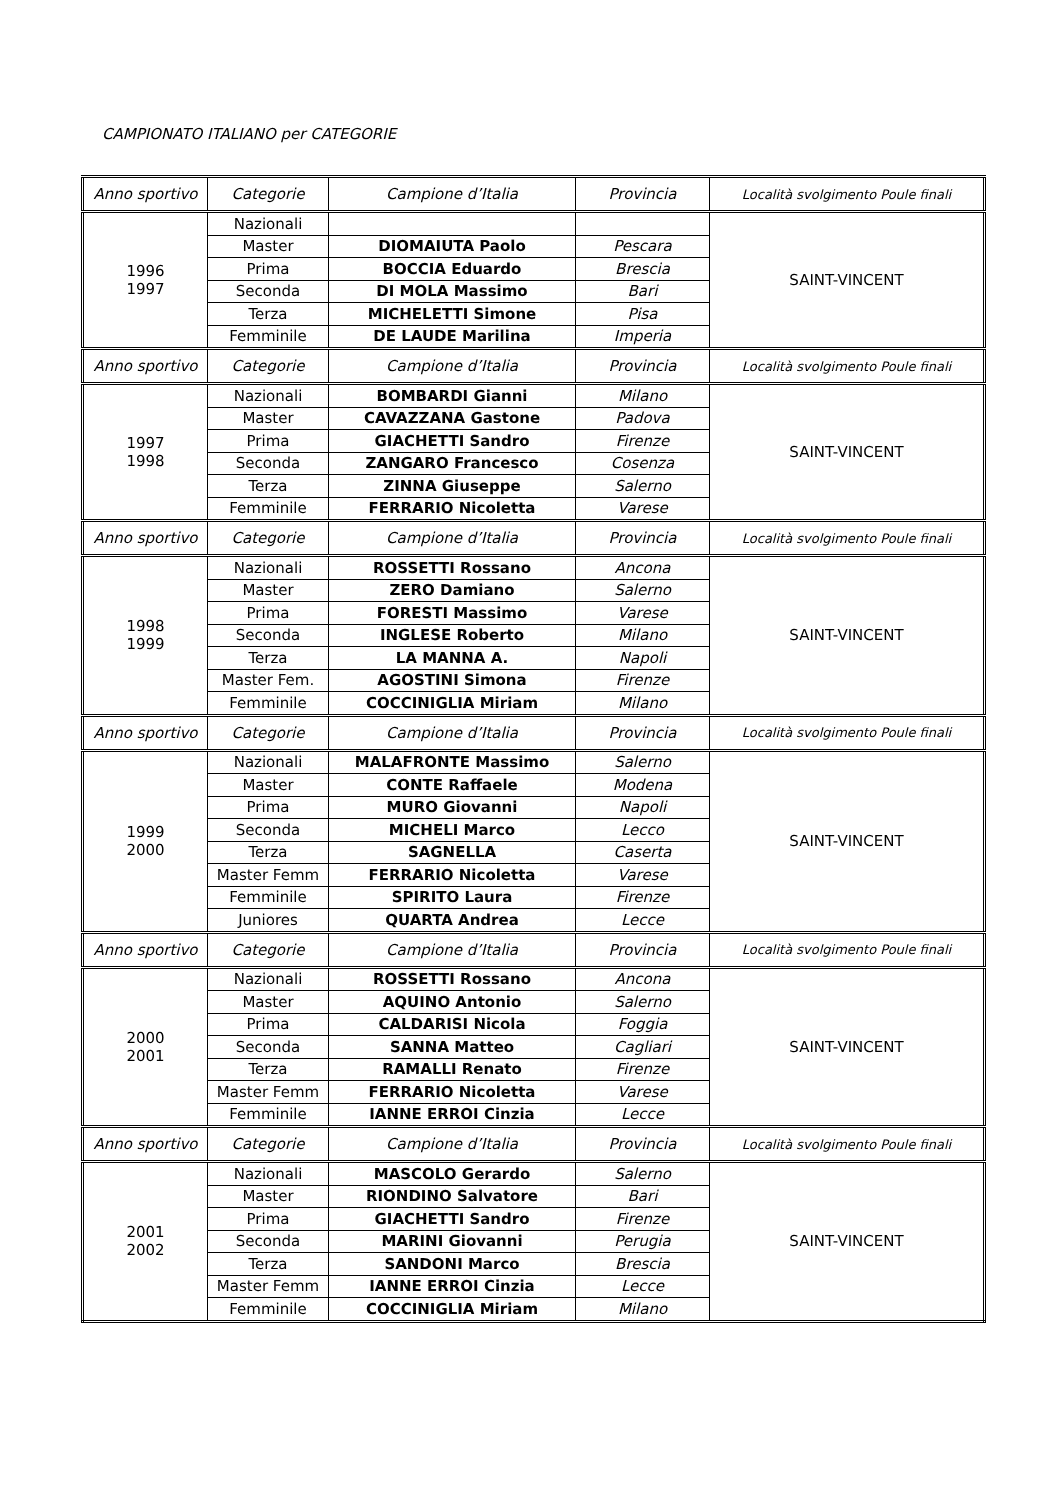CAMPIONATO ITALIANO per CATEGORIE
| Anno sportivo | Categorie | Campione d’Italia | Provincia | Località svolgimento Poule finali |
| --- | --- | --- | --- | --- |
| 1996 1997 | Nazionali | | | SAINT-VINCENT |
| | Master | DIOMAIUTA Paolo | Pescara | |
| | Prima | BOCCIA Eduardo | Brescia | |
| | Seconda | DI MOLA Massimo | Bari | |
| | Terza | MICHELETTI Simone | Pisa | |
| | Femminile | DE LAUDE Marilina | Imperia | |
| Anno sportivo | Categorie | Campione d’Italia | Provincia | Località svolgimento Poule finali |
| 1997 1998 | Nazionali | BOMBARDI Gianni | Milano | SAINT-VINCENT |
| | Master | CAVAZZANA Gastone | Padova | |
| | Prima | GIACHETTI Sandro | Firenze | |
| | Seconda | ZANGARO Francesco | Cosenza | |
| | Terza | ZINNA Giuseppe | Salerno | |
| | Femminile | FERRARIO Nicoletta | Varese | |
| Anno sportivo | Categorie | Campione d’Italia | Provincia | Località svolgimento Poule finali |
| 1998 1999 | Nazionali | ROSSETTI Rossano | Ancona | SAINT-VINCENT |
| | Master | ZERO Damiano | Salerno | |
| | Prima | FORESTI Massimo | Varese | |
| | Seconda | INGLESE Roberto | Milano | |
| | Terza | LA MANNA A. | Napoli | |
| | Master Fem. | AGOSTINI Simona | Firenze | |
| | Femminile | COCCINIGLIA Miriam | Milano | |
| Anno sportivo | Categorie | Campione d’Italia | Provincia | Località svolgimento Poule finali |
| 1999 2000 | Nazionali | MALAFRONTE Massimo | Salerno | SAINT-VINCENT |
| | Master | CONTE Raffaele | Modena | |
| | Prima | MURO Giovanni | Napoli | |
| | Seconda | MICHELI Marco | Lecco | |
| | Terza | SAGNELLA | Caserta | |
| | Master Femm | FERRARIO Nicoletta | Varese | |
| | Femminile | SPIRITO Laura | Firenze | |
| | Juniores | QUARTA Andrea | Lecce | |
| Anno sportivo | Categorie | Campione d’Italia | Provincia | Località svolgimento Poule finali |
| 2000 2001 | Nazionali | ROSSETTI Rossano | Ancona | SAINT-VINCENT |
| | Master | AQUINO Antonio | Salerno | |
| | Prima | CALDARISI Nicola | Foggia | |
| | Seconda | SANNA Matteo | Cagliari | |
| | Terza | RAMALLI Renato | Firenze | |
| | Master Femm | FERRARIO Nicoletta | Varese | |
| | Femminile | IANNE ERROI Cinzia | Lecce | |
| Anno sportivo | Categorie | Campione d’Italia | Provincia | Località svolgimento Poule finali |
| 2001 2002 | Nazionali | MASCOLO Gerardo | Salerno | SAINT-VINCENT |
| | Master | RIONDINO Salvatore | Bari | |
| | Prima | GIACHETTI Sandro | Firenze | |
| | Seconda | MARINI Giovanni | Perugia | |
| | Terza | SANDONI Marco | Brescia | |
| | Master Femm | IANNE ERROI Cinzia | Lecce | |
| | Femminile | COCCINIGLIA Miriam | Milano | |